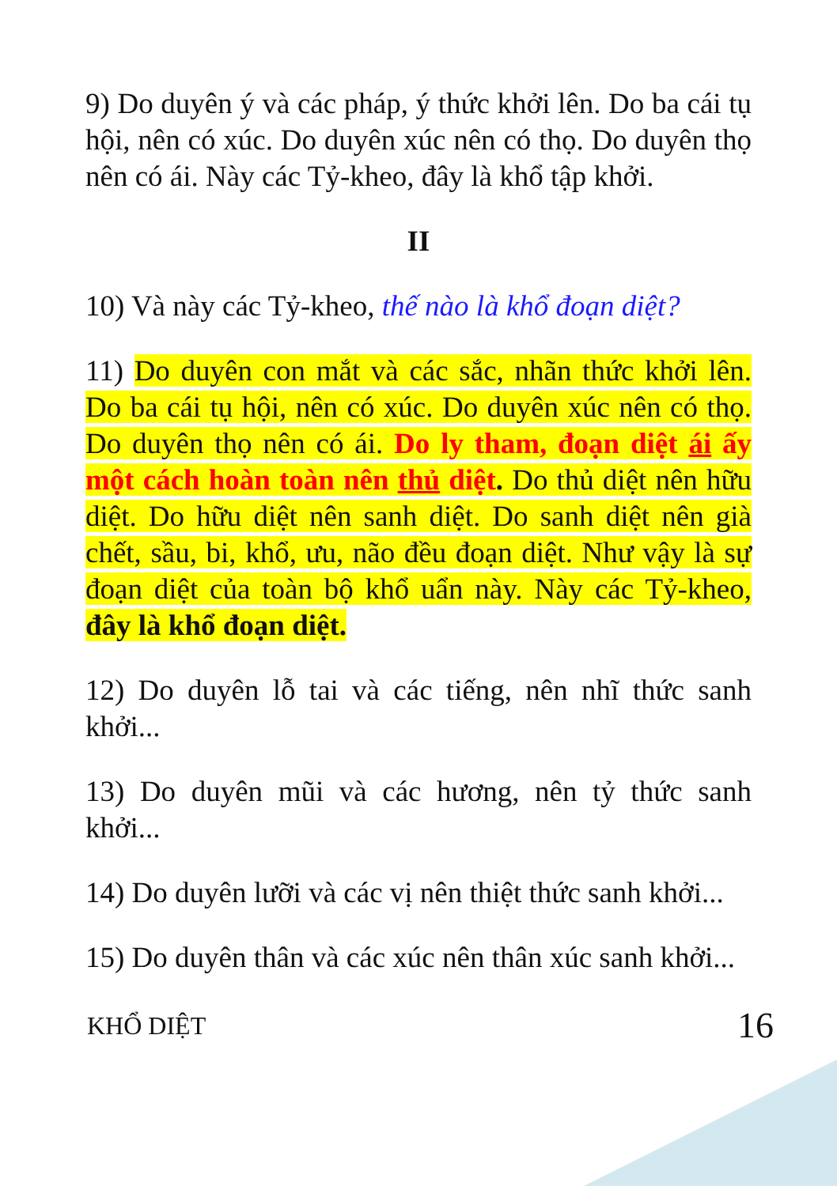9) Do duyên ý và các pháp, ý thức khởi lên. Do ba cái tụ hội, nên có xúc. Do duyên xúc nên có thọ. Do duyên thọ nên có ái. Này các Tỷ-kheo, đây là khổ tập khởi.
II
10) Và này các Tỷ-kheo, thế nào là khổ đoạn diệt?
11) Do duyên con mắt và các sắc, nhãn thức khởi lên. Do ba cái tụ hội, nên có xúc. Do duyên xúc nên có thọ. Do duyên thọ nên có ái. Do ly tham, đoạn diệt ái ấy một cách hoàn toàn nên thủ diệt. Do thủ diệt nên hữu diệt. Do hữu diệt nên sanh diệt. Do sanh diệt nên già chết, sầu, bi, khổ, ưu, não đều đoạn diệt. Như vậy là sự đoạn diệt của toàn bộ khổ uẩn này. Này các Tỷ-kheo, đây là khổ đoạn diệt.
12) Do duyên lỗ tai và các tiếng, nên nhĩ thức sanh khởi...
13) Do duyên mũi và các hương, nên tỷ thức sanh khởi...
14) Do duyên lưỡi và các vị nên thiệt thức sanh khởi...
15) Do duyên thân và các xúc nên thân xúc sanh khởi...
KHỔ DIỆT 16